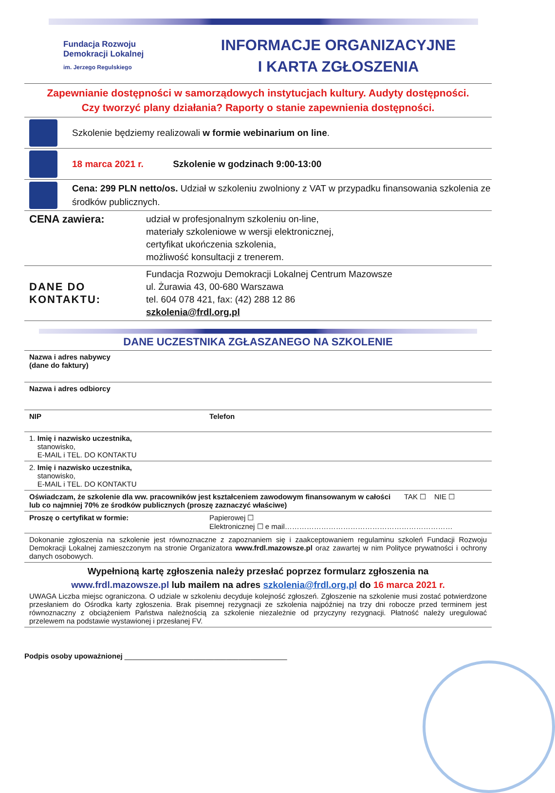Fundacja Rozwoju
Demokracji Lokalnej
im. Jerzego Regulskiego
INFORMACJE ORGANIZACYJNE
I KARTA ZGŁOSZENIA
Zapewnianie dostępności w samorządowych instytucjach kultury. Audyty dostępności.
Czy tworzyć plany działania? Raporty o stanie zapewnienia dostępności.
Szkolenie będziemy realizowali w formie webinarium on line.
18 marca 2021 r. Szkolenie w godzinach 9:00-13:00
Cena: 299 PLN netto/os. Udział w szkoleniu zwolniony z VAT w przypadku finansowania szkolenia ze środków publicznych.
| CENA zawiera: | udział w profesjonalnym szkoleniu on-line, materiały szkoleniowe w wersji elektronicznej, certyfikat ukończenia szkolenia, możliwość konsultacji z trenerem. |
| DANE DO KONTAKTU: | Fundacja Rozwoju Demokracji Lokalnej Centrum Mazowsze ul. Żurawia 43, 00-680 Warszawa tel. 604 078 421, fax: (42) 288 12 86 szkolenia@frdl.org.pl |
DANE UCZESTNIKA ZGŁASZANEGO NA SZKOLENIE
| Nazwa i adres nabywcy (dane do faktury) | | |
| Nazwa i adres odbiorcy | | |
| NIP | Telefon | |
| 1. Imię i nazwisko uczestnika, stanowisko, E-MAIL i TEL. DO KONTAKTU | | |
| 2. Imię i nazwisko uczestnika, stanowisko, E-MAIL i TEL. DO KONTAKTU | | |
| Oświadczam, że szkolenie dla ww. pracowników jest kształceniem zawodowym finansowanym w całości lub co najmniej 70% ze środków publicznych (proszę zaznaczyć właściwe) | | TAK ☐ NIE ☐ |
| Proszę o certyfikat w formie: | Papierowej ☐ Elektronicznej ☐ e mail…………………………………………………………… | |
| Dokonanie zgłoszenia na szkolenie jest równoznaczne z zapoznaniem się i zaakceptowaniem regulaminu szkoleń Fundacji Rozwoju Demokracji Lokalnej zamieszczonym na stronie Organizatora www.frdl.mazowsze.pl oraz zawartej w nim Polityce prywatności i ochrony danych osobowych. | | |
| Wypełnioną kartę zgłoszenia należy przesłać poprzez formularz zgłoszenia na www.frdl.mazowsze.pl lub mailem na adres szkolenia@frdl.org.pl do 16 marca 2021 r. UWAGA Liczba miejsc ograniczona. O udziale w szkoleniu decyduje kolejność zgłoszeń. Zgłoszenie na szkolenie musi zostać potwierdzone przesłaniem do Ośrodka karty zgłoszenia. Brak pisemnej rezygnacji ze szkolenia najpóźniej na trzy dni robocze przed terminem jest równoznaczny z obciążeniem Państwa należnością za szkolenie niezależnie od przyczyny rezygnacji. Płatność należy uregulować przelewem na podstawie wystawionej i przesłanej FV. | | |
Podpis osoby upoważnionej ________________________________________